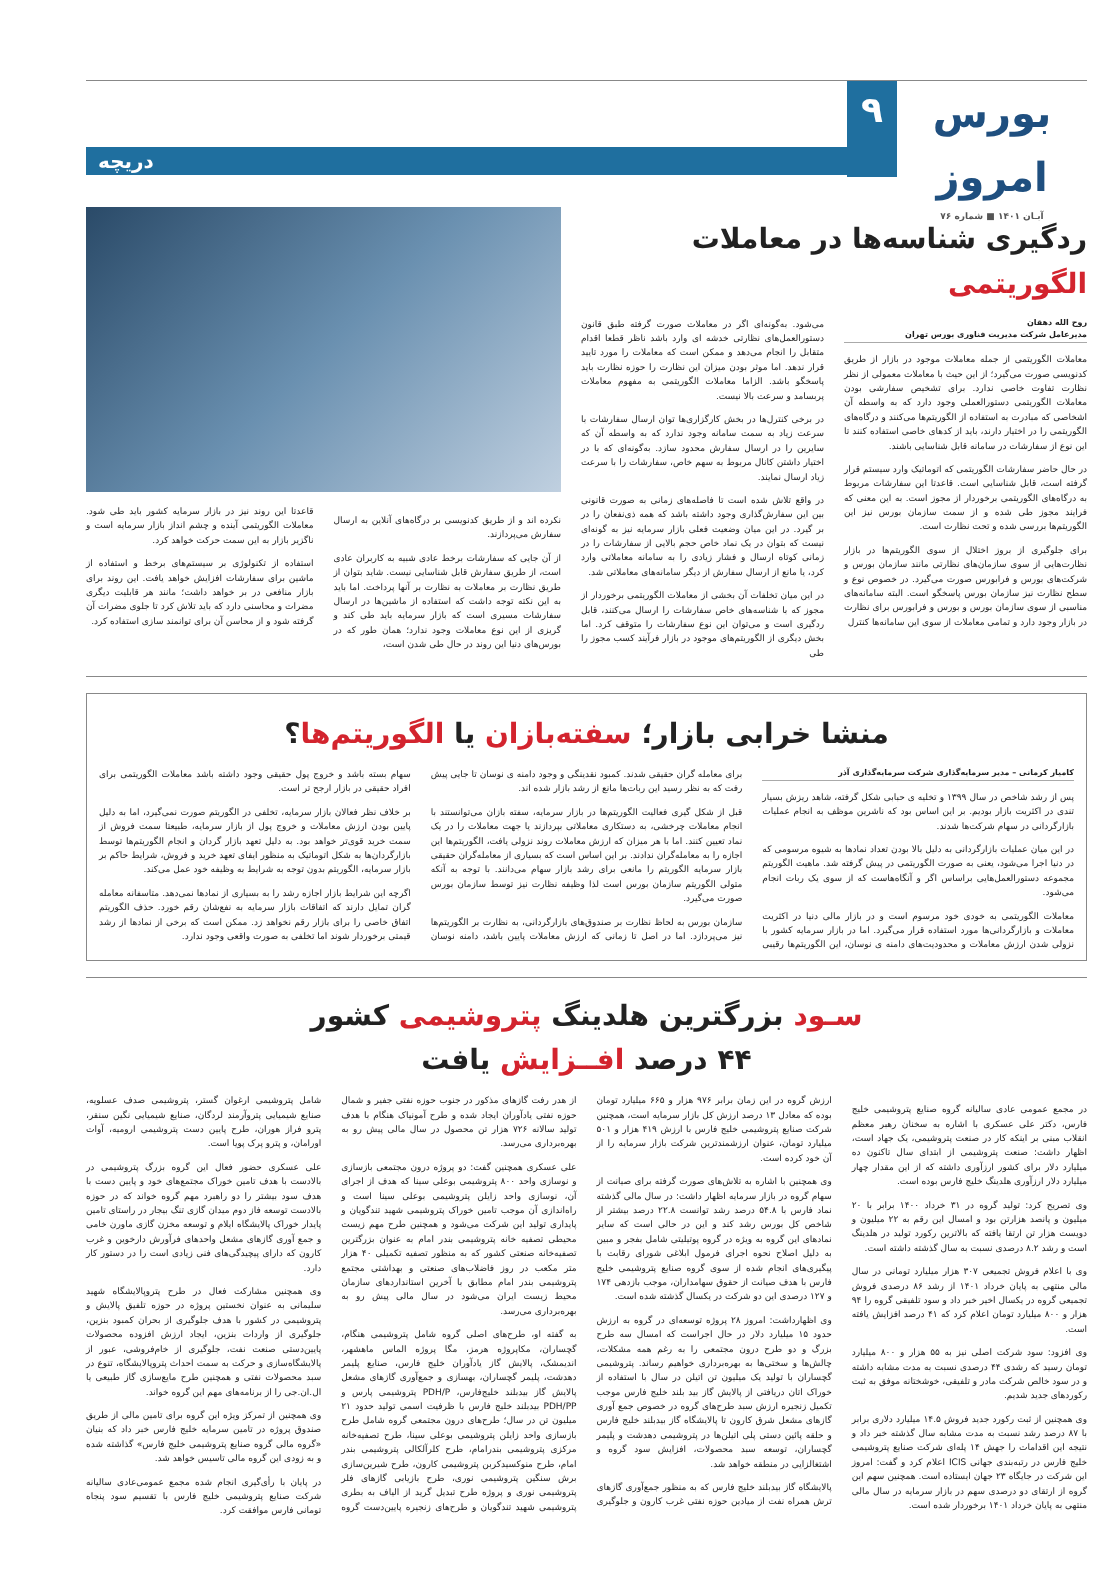بورس امروز
آبـان ۱۴۰۱ ■ شماره ۷۶
۹
دریچه
ردگیری شناسه‌ها در معاملات الگوریتمی
روح الله دهقان
مدیرعامل شرکت مدیریت فناوری بورس تهران
معاملات الگوریتمی از جمله معاملات موجود در بازار از طریق کدنویسی صورت می‌گیرد؛ از این حیث با معاملات معمولی از نظر نظارت تفاوت خاصی ندارد. برای تشخیص سفارشی بودن معاملات الگوریتمی دستورالعملی وجود دارد که به واسطه آن اشخاصی که مبادرت به استفاده از الگوریتم‌ها می‌کنند و درگاه‌های الگوریتمی را در اختیار دارند، باید از کدهای خاصی استفاده کنند تا این نوع از سفارشات در سامانه قابل شناسایی باشند.
در حال حاضر سفارشات الگوریتمی که اتوماتیک وارد سیستم قرار گرفته است، قابل شناسایی است. قاعدتا این سفارشات مربوط به درگاه‌های الگوریتمی برخوردار از مجوز است. به این معنی که فرایند مجوز طی شده و از سمت سازمان بورس نیز این الگوریتم‌ها بررسی شده و تحت نظارت است.
برای جلوگیری از بروز اختلال از سوی الگوریتم‌ها در بازار نظارت‌هایی از سوی سازمان‌های نظارتی مانند سازمان بورس و شرکت‌های بورس و فرابورس صورت می‌گیرد. در خصوص نوع و سطح نظارت نیز سازمان بورس پاسخگو است. البته سامانه‌های مناسبی از سوی سازمان بورس و بورس و فرابورس برای نظارت در بازار وجود دارد و تمامی معاملات از سوی این سامانه‌ها کنترل
می‌شود. به‌گونه‌ای اگر در معاملات صورت گرفته طبق قانون دستورالعمل‌های نظارتی خدشه ای وارد باشد ناظر قطعا اقدام متقابل را انجام می‌دهد و ممکن است که معاملات را مورد تایید قرار ندهد. اما موثر بودن میزان این نظارت را حوزه نظارت باید پاسخگو باشد. الزاما معاملات الگوریتمی به مفهوم معاملات پربسامد و سرعت بالا نیست.
در برخی کنترل‌ها در بخش کارگزاری‌ها توان ارسال سفارشات با سرعت زیاد به سمت سامانه وجود ندارد که به واسطه آن که سایرین را در ارسال سفارش محدود سازد. به‌گونه‌ای که با در اختیار داشتن کانال مربوط به سهم خاص، سفارشات را با سرعت زیاد ارسال نمایند.
در واقع تلاش شده است تا فاصله‌های زمانی به صورت قانونی بین این سفارش‌گذاری وجود داشته باشد که همه ذی‌نفعان را در بر گیرد. در این میان وضعیت فعلی بازار سرمایه نیز به گونه‌ای نیست که بتوان در یک نماد خاص حجم بالایی از سفارشات را در زمانی کوتاه ارسال و فشار زیادی را به سامانه معاملاتی وارد کرد، یا مانع از ارسال سفارش از دیگر سامانه‌های معاملاتی شد.
در این میان تخلفات آن بخشی از معاملات الگوریتمی برخوردار از مجوز که با شناسه‌های خاص سفارشات را ارسال می‌کنند، قابل ردگیری است و می‌توان این نوع سفارشات را متوقف کرد. اما بخش دیگری از الگوریتم‌های موجود در بازار فرآیند کسب مجوز را طی
نکرده اند و از طریق کدنویسی بر درگاه‌های آنلاین به ارسال سفارش می‌پردازند.
از آن جایی که سفارشات برخط عادی شبیه به کاربران عادی است، از طریق سفارش قابل شناسایی نیست. شاید بتوان از طریق نظارت بر معاملات به نظارت بر آنها پرداخت. اما باید به این نکته توجه داشت که استفاده از ماشین‌ها در ارسال سفارشات مسیری است که بازار سرمایه باید طی کند و گریزی از این نوع معاملات وجود ندارد؛ همان طور که در بورس‌های دنیا این روند در حال طی شدن است،
قاعدتا این روند نیز در بازار سرمایه کشور باید طی شود. معاملات الگوریتمی آینده و چشم انداز بازار سرمایه است و ناگزیر بازار به این سمت حرکت خواهد کرد.
استفاده از تکنولوژی بر سیستم‌های برخط و استفاده از ماشین برای سفارشات افزایش خواهد یافت. این روند برای بازار منافعی در بر خواهد داشت؛ مانند هر قابلیت دیگری مضرات و محاسنی دارد که باید تلاش کرد تا جلوی مضرات آن گرفته شود و از محاسن آن برای توانمند سازی استفاده کرد.
منشا خرابی بازار؛ سفته‌بازان یا الگوریتم‌ها؟
کامیار کرمانی – مدیر سرمایه‌گذاری شرکت سرمایه‌گذاری آذر
پس از رشد شاخص در سال ۱۳۹۹ و تخلیه ی حبابی شکل گرفته، شاهد ریزش بسیار تندی در اکثریت بازار بودیم. بر این اساس بود که ناشرین موظف به انجام عملیات بازارگردانی در سهام شرکت‌ها شدند.
در این میان عملیات بازارگردانی به دلیل بالا بودن تعداد نمادها به شیوه مرسومی که در دنیا اجرا می‌شود، یعنی به صورت الگوریتمی در پیش گرفته شد. ماهیت الگوریتم مجموعه دستورالعمل‌هایی براساس اگر و آنگاه‌هاست که از سوی یک ربات انجام می‌شود.
معاملات الگوریتمی به خودی خود مرسوم است و در بازار مالی دنیا در اکثریت معاملات و بازارگردانی‌ها مورد استفاده قرار می‌گیرد. اما در بازار سرمایه کشور با نزولی شدن ارزش معاملات و محدودیت‌های دامنه ی نوسان، این الگوریتم‌ها رقیبی برای معامله گران حقیقی شدند. کمبود نقدینگی و وجود دامنه ی نوسان تا جایی پیش رفت که به نظر رسید این ربات‌ها مانع از رشد بازار شده اند.
قبل از شکل گیری فعالیت الگوریتم‌ها در بازار سرمایه، سفته بازان می‌توانستند با انجام معاملات چرخشی، به دستکاری معاملاتی بپردازند یا جهت معاملات را در یک نماد تعیین کنند. اما با هر میزان که ارزش معاملات روند نزولی یافت، الگوریتم‌ها این اجازه را به معامله‌گران ندادند. بر این اساس است که بسیاری از معامله‌گران حقیقی بازار سرمایه الگوریتم را مانعی برای رشد بازار سهام می‌دانند. با توجه به آنکه متولی الگوریتم سازمان بورس است لذا وظیفه نظارت نیز توسط سازمان بورس صورت می‌گیرد.
سازمان بورس به لحاظ نظارت بر صندوق‌های بازارگردانی، به نظارت بر الگوریتم‌ها نیز می‌پردازد. اما در اصل تا زمانی که ارزش معاملات پایین باشد، دامنه نوسان سهام بسته باشد و خروج پول حقیقی وجود داشته باشد معاملات الگوریتمی برای افراد حقیقی در بازار ارجح تر است.
بر خلاف نظر فعالان بازار سرمایه، تخلفی در الگوریتم صورت نمی‌گیرد، اما به دلیل پایین بودن ارزش معاملات و خروج پول از بازار سرمایه، طبیعتا سمت فروش از سمت خرید قوی‌تر خواهد بود. به دلیل تعهد بازار گردان و انجام الگوریتم‌ها توسط بازارگردان‌ها به شکل اتوماتیک به منظور ایفای تعهد خرید و فروش، شرایط حاکم بر بازار سرمایه، الگوریتم بدون توجه به شرایط به وظیفه خود عمل می‌کند.
اگرچه این شرایط بازار اجازه رشد را به بسیاری از نمادها نمی‌دهد. متاسفانه معامله گران تمایل دارند که اتفاقات بازار سرمایه به نفع‌شان رقم خورد. حذف الگوریتم اتفاق خاصی را برای بازار رقم نخواهد زد. ممکن است که برخی از نمادها از رشد قیمتی برخوردار شوند اما تخلفی به صورت واقعی وجود ندارد.
سـود بزرگترین هلدینگ پتروشیمی کشور
۴۴ درصد افــزایش یافت
در مجمع عمومی عادی سالیانه گروه صنایع پتروشیمی خلیج فارس، دکتر علی عسکری با اشاره به سخنان رهبر معظم انقلاب مبنی بر اینکه کار در صنعت پتروشیمی، یک جهاد است، اظهار داشت: صنعت پتروشیمی از ابتدای سال تاکنون ده میلیارد دلار برای کشور ارزآوری داشته که از این مقدار چهار میلیارد دلار ارزآوری هلدینگ خلیج فارس بوده است.
وی تصریح کرد: تولید گروه در ۳۱ خرداد ۱۴۰۰ برابر با ۲۰ میلیون و پانصد هزارتن بود و امسال این رقم به ۲۲ میلیون و دویست هزار تن ارتقا یافته که بالاترین رکورد تولید در هلدینگ است و رشد ۸.۲ درصدی نسبت به سال گذشته داشته است.
وی با اعلام فروش تجمیعی ۳۰۷ هزار میلیارد تومانی در سال مالی منتهی به پایان خرداد ۱۴۰۱ از رشد ۸۶ درصدی فروش تجمیعی گروه در یکسال اخیر خبر داد و سود تلفیقی گروه را ۹۴ هزار و ۸۰۰ میلیارد تومان اعلام کرد که ۴۱ درصد افزایش یافته است.
وی افزود: سود شرکت اصلی نیز به ۵۵ هزار و ۸۰۰ میلیارد تومان رسید که رشدی ۴۴ درصدی نسبت به مدت مشابه داشته و در سود خالص شرکت مادر و تلفیقی، خوشختانه موفق به ثبت رکوردهای جدید شدیم.
وی همچنین از ثبت رکورد جدید فروش ۱۴.۵ میلیارد دلاری برابر با ۸۷ درصد رشد نسبت به مدت مشابه سال گذشته خبر داد و نتیجه این اقدامات را جهش ۱۴ پله‌ای شرکت صنایع پتروشیمی خلیج فارس در رتبه‌بندی جهانی ICIS اعلام کرد و گفت: امروز این شرکت در جایگاه ۲۳ جهان ایستاده است. همچنین سهم این گروه از ارتقای دو درصدی سهم در بازار سرمایه در سال مالی منتهی به پایان خرداد ۱۴۰۱ برخوردار شده است.
ارزش گروه در این زمان برابر ۹۷۶ هزار و ۶۶۵ میلیارد تومان بوده که معادل ۱۳ درصد ارزش کل بازار سرمایه است، همچنین شرکت صنایع پتروشیمی خلیج فارس با ارزش ۴۱۹ هزار و ۵۰۱ میلیارد تومان، عنوان ارزشمندترین شرکت بازار سرمایه را از آن خود کرده است.
وی همچنین با اشاره به تلاش‌های صورت گرفته برای صیانت از سهام گروه در بازار سرمایه اظهار داشت: در سال مالی گذشته نماد فارس با ۵۴.۸ درصد رشد توانست ۲۲.۸ درصد بیشتر از شاخص کل بورس رشد کند و این در حالی است که سایر نمادهای این گروه به ویژه در گروه پوتیلیتی شامل بفجر و مبین به دلیل اصلاح نحوه اجرای فرمول ابلاغی شورای رقابت با پیگیری‌های انجام شده از سوی گروه صنایع پتروشیمی خلیج فارس با هدف صیانت از حقوق سهامداران، موجب بازدهی ۱۷۴ و ۱۲۷ درصدی این دو شرکت در یکسال گذشته شده است.
وی اظهارداشت: امروز ۲۸ پروژه توسعه‌ای در گروه به ارزش حدود ۱۵ میلیارد دلار در حال اجراست که امسال سه طرح بزرگ و دو طرح درون مجتمعی را به رغم همه مشکلات، چالش‌ها و سختی‌ها به بهره‌برداری خواهیم رساند. پتروشیمی گچساران با تولید یک میلیون تن اتیلن در سال با استفاده از خوراک اتان دریافتی از پالایش گاز بید بلند خلیج فارس موجب تکمیل زنجیره ارزش سبد طرح‌های گروه در خصوص جمع آوری گازهای مشعل شرق کارون تا پالایشگاه گاز بیدبلند خلیج فارس و حلقه پائین دستی پلی اتیلن‌ها در پتروشیمی دهدشت و پلیمر گچساران، توسعه سبد محصولات، افزایش سود گروه و اشتغالزایی در منطقه خواهد شد.
پالایشگاه گاز بیدبلند خلیج فارس که به منظور جمع‌آوری گازهای ترش همراه نفت از میادین حوزه نفتی غرب کارون و جلوگیری از هدر رفت گازهای مذکور در جنوب حوزه نفتی جفیر و شمال حوزه نفتی یادآوران ایجاد شده و طرح آمونیاک هنگام با هدف تولید سالانه ۷۲۶ هزار تن محصول در سال مالی پیش رو به بهره‌برداری می‌رسد.
علی عسکری همچنین گفت: دو پروژه درون مجتمعی بازسازی و نوسازی واحد ۸۰۰ پتروشیمی بوعلی سینا که هدف از اجرای آن، نوسازی واحد زایلن پتروشیمی بوعلی سینا است و راه‌اندازی آن موجب تامین خوراک پتروشیمی شهید تندگویان و پایداری تولید این شرکت می‌شود و همچنین طرح مهم زیست محیطی تصفیه خانه پتروشیمی بندر امام به عنوان بزرگترین تصفیه‌خانه صنعتی کشور که به منظور تصفیه تکمیلی ۴۰ هزار متر مکعب در روز فاضلاب‌های صنعتی و بهداشتی مجتمع پتروشیمی بندر امام مطابق با آخرین استانداردهای سازمان محیط زیست ایران می‌شود در سال مالی پیش رو به بهره‌برداری می‌رسد.
به گفته او، طرح‌های اصلی گروه شامل پتروشیمی هنگام، گچساران، مکاپروژه هرمز، مگا پروژه الماس ماهشهر، اندیمشک، پالایش گاز یادآوران خلیج فارس، صنایع پلیمر دهدشت، پلیمر گچساران، بهسازی و جمع‌آوری گازهای مشعل پالایش گاز بیدبلند خلیج‌فارس، PDH/P پتروشیمی پارس و PDH/PP بیدبلند خلیج فارس با ظرفیت اسمی تولید حدود ۲۱ میلیون تن در سال؛ طرح‌های درون مجتمعی گروه شامل طرح بازسازی واحد زایلن پتروشیمی بوعلی سینا، طرح تصفیه‌خانه مرکزی پتروشیمی بندرامام، طرح کلرآلکالی پتروشیمی بندر امام، طرح منوکسیدکربن پتروشیمی کارون، طرح شیرین‌سازی برش سنگین پتروشیمی نوری، طرح بازیابی گازهای فلر پتروشیمی نوری و پروژه طرح تبدیل گرید از الیاف به بطری پتروشیمی شهید تندگویان و طرح‌های زنجیره پایین‌دست گروه شامل پتروشیمی ارغوان گستر، پتروشیمی صدف عسلویه، صنایع شیمیایی پتروآرمند لردگان، صنایع شیمیایی نگین سنقر، پترو فراز هوران، طرح پایین دست پتروشیمی ارومیه، آوات اورامان، و پترو پرک پویا است.
علی عسکری حضور فعال این گروه بزرگ پتروشیمی در بالادست با هدف تامین خوراک مجتمع‌های خود و پایین دست با هدف سود بیشتر را دو راهبرد مهم گروه خواند که در حوزه بالادست توسعه فاز دوم میدان گازی تنگ بیجار در راستای تامین پایدار خوراک پالایشگاه ایلام و توسعه مخزن گازی ماورن خامی و جمع آوری گازهای مشعل واحدهای فرآورش دارخوین و غرب کارون که دارای پیچیدگی‌های فنی زیادی است را در دستور کار دارد.
وی همچنین مشارکت فعال در طرح پتروپالایشگاه شهید سلیمانی به عنوان نخستین پروژه در حوزه تلفیق پالایش و پتروشیمی در کشور با هدف جلوگیری از بحران کمبود بنزین، جلوگیری از واردات بنزین، ایجاد ارزش افزوده محصولات پایین‌دستی صنعت نفت، جلوگیری از خام‌فروشی، عبور از پالایشگاه‌سازی و حرکت به سمت احداث پتروپالایشگاه، تنوع در سبد محصولات نفتی و همچنین طرح مایع‌سازی گاز طبیعی یا ال.ان.جی را از برنامه‌های مهم این گروه خواند.
وی همچنین از تمرکز ویژه این گروه برای تامین مالی از طریق صندوق پروژه در تامین سرمایه خلیج فارس خبر داد که بنیان «گروه مالی گروه صنایع پتروشیمی خلیج فارس» گذاشته شده و به زودی این گروه مالی تاسیس خواهد شد.
در پایان با رأی‌گیری انجام شده مجمع عمومی‌عادی سالیانه شرکت صنایع پتروشیمی خلیج فارس با تقسیم سود پنجاه تومانی فارس موافقت کرد.